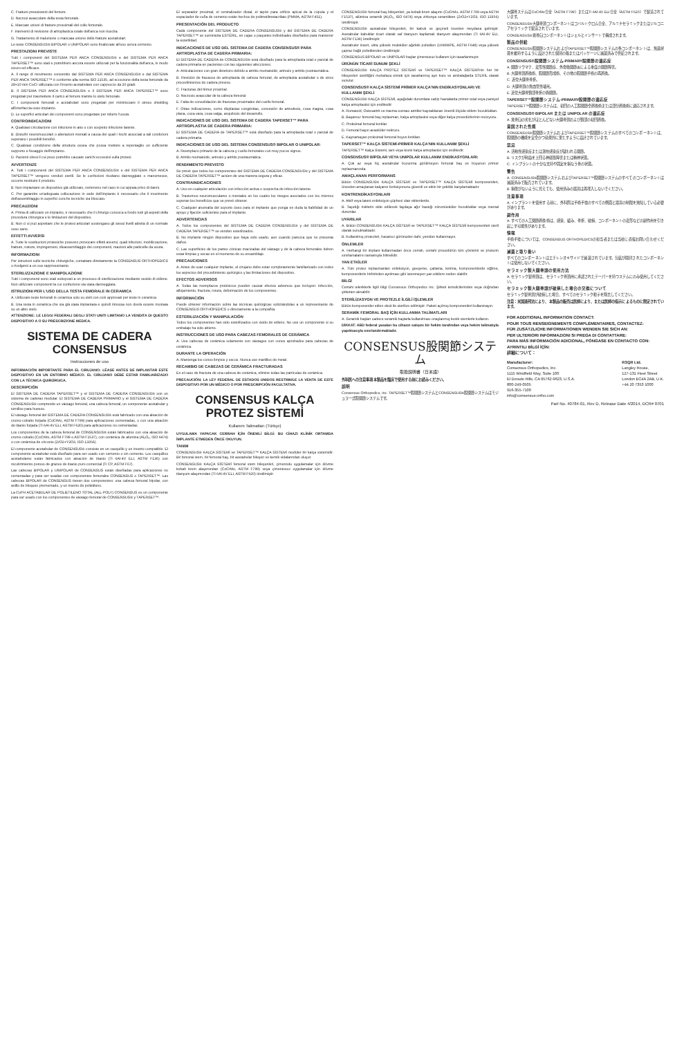C. Fratture preesistenti del femore.
D. Necrosi avascolare della testa femorale.
E. Mancate unioni di fratture prossimali del collo femorale.
F. Interventi di revisione di artroplastica totale dell'anca non riuscita.
G. Trattamento di malunione o mancata unione delle fratture acetabolari.
Le teste CONSENSUS® BIPOLAR o UNIPOLAR sono finalizzate all'uso senza cemento.
PRESTAZIONI PREVISTE
Tutti i componenti del SISTEMA PER ANCA CONSENSUS® e del SISTEMA PER ANCA TAPERSET™ sono stati e potrebbero ancora essere utilizzati per la funzionalità dell'anca, in modo sicuro ed efficace.
A. Il range di movimento consentito dal SISTEMA PER ANCA CONSENSUS® e dal SISTEMA PER ANCA TAPERSET™ è conforme alla norma ISO 21535, ad eccezione della testa femorale da 28+10 mm CoCr utilizzata con l'inserto acetabolare con cappuccio da 20 gradi.
B. Il SISTEMA PER ANCA CONSENSUS® e il SISTEMA PER ANCA TAPERSET™ sono progettati per trasmettere il carico al femore tramite lo stelo femorale.
C. I componenti femorali e acetabolari sono progettati per minimizzare il stress shielding all'interfaccia osso-impianto.
D. Le superfici articolari dei componenti sono progettate per ridurre l'usura.
CONTROINDICAZIONI
A. Qualsiasi circolazione con infezione in atto o con sospetto infezione latente.
B. Disturbi neuromuscolari o alterazioni mentali a causa dei quali i rischi associati a tali condizioni superano i possibili benefici.
C. Qualsiasi condizione della struttura ossea che possa mettere a repentaglio un sufficiente supporto e fissaggio dell'impianto.
D. Pazienti obesi il cui peso potrebbe causare carichi eccessivi sulla protesi.
AVVERTENZE
A. Tutti i componenti del SISTEMA PER ANCA CONSENSUS® e del SISTEMA PER ANCA TAPERSET™ vengono venduti sterili. Se le confezioni risultano danneggiate o manomesse, occorre restituire il prodotto.
B. Non impiantare un dispositivo già utilizzato, nemmeno nel caso in cui appaia privo di danni.
C. Per garantire un'adeguata collocazione in sede dell'impianto è necessario che il movimento dell'assemblaggio in superfici conche tecniche sia bloccato.
PRECAUZIONI
A. Prima di utilizzare un impianto, è necessario che il chirurgo conosca a fondo tutti gli aspetti della procedura chirurgica e le limitazioni del dispositivo.
B. Non ci si può aspettare che le protesi articolari sostengano gli stessi livelli attività di un normale osso sano.
EFFETTI AVVERSI
A. Tutte le sostituzioni protesiche possono provocare effetti avversi, quali infezioni, mobilizzazione, fratture, rotture, impingement, disassemblaggio dei componenti, reazioni alle particelle da usura.
INFORMAZIONI
Per istruzioni sulle tecniche chirurgiche, contattare direttamente la CONSENSUS ORTHOPEDICS o rivolgersi a un suo rappresentante.
STERILIZZAZIONE E MANIPOLAZIONE
Tutti i componenti sono stati sottoposti a un processo di sterilizzazione mediante ossido di etilene. Non utilizzare componenti la cui confezione sia stata danneggiata.
ISTRUZIONI PER L'USO DELLA TESTA FEMORALE IN CERAMICA
A. Utilizzare teste femorali in ceramica solo su steli con coni approvati per teste in ceramica.
B. Una testa in ceramica che sia già stata impiantata e quindi rimossa non dovrà essere montata su un altro stelo.
ATTENZIONE: LE LEGGI FEDERALI DEGLI STATI UNITI LIMITANO LA VENDITA DI QUESTO DISPOSITIVO A O SU PRESCRIZIONE MEDICA.
SISTEMA DE CADERA CONSENSUS
Instrucciones de uso
INFORMACIÓN IMPORTANTE PARA EL CIRUJANO: LÉASE ANTES DE IMPLANTAR ESTE DISPOSITIVO EN UN ENTORNO MÉDICO. EL CIRUJANO DEBE ESTAR FAMILIARIZADO CON LA TÉCNICA QUIRÚRGICA.
DESCRIPCIÓN
El SISTEMA DE CADERA TAPERSET™ y el SISTEMA DE CADERA CONSENSUS® son un sistema de caderas modular. El SISTEMA DE CADERA PRIMARIO y el SISTEMA DE CADERA CONSENSUS® comprende un vástago femoral, una cabeza femoral, un componente acetabular y tornillos para huesos.
El vástago femoral del SISTEMA DE CADERA CONSENSUS® está fabricado con una aleación de cromo-cobalto forjada (CoCrMo, ASTM F799) para aplicaciones cementadas, o con una aleación de titanio forjada (Ti 6Al-4V ELI, ASTM F620) para aplicaciones no cementadas.
Los componentes de la cabeza femoral de CONSENSUS® están fabricados con una aleación de cromo-cobalto (CoCrMo, ASTM F799 o ASTM F1537), con cerámica de alúmina (Al₂O₃, ISO 6474) o con cerámica de circonio (ZrO2+Y2O3, ISO 13356).
El componente acetabular de CONSENSUS® consiste en un casquillo y un inserto compatible. El componente acetabular está diseñado para ser usado con cemento o sin cemento. Los casquillos acetabulares están fabricados con aleación de titanio (Ti 6Al-4V ELI, ASTM F136) con recubrimiento poroso de granos de titanio puro comercial (Ti CP, ASTM F67).
Las cabezas BIPOLAR y UNIPOLAR de CONSENSUS están diseñadas para aplicaciones no cementadas y para ser usadas con componentes femorales CONSENSUS o TAPERSET™. Las cabezas BIPOLAR de CONSENSUS tienen dos componentes: una cabeza femoral bipolar, con anillo de bloqueo premontado, y un inserto de polietileno.
La CoPH ACETABULAR DE POLIETILENO TOTAL (ALL-POLY) CONSENSUS es un componente para ser usado con los componentes de vástago femoral de CONSENSUS® y TAPERSET™.
El separador proximal, el centralizador distal, el tapón para orificio apical de la cúpula y el espaciador de cuña de cemento están hechos de polimetilmetacrilato (PMMA, ASTM F451).
PRESENTACIÓN DEL PRODUCTO
Cada componente del SISTEMA DE CADERA CONSENSUS® y del SISTEMA DE CADERA TAPERSET™ se suministra ESTÉRIL, en cajas o paquetes individuales diseñados para mantener la esterilidad.
INDICACIONES DE USO DEL SISTEMA DE CADERA CONSENSUS® PARA ARTROPLASTIA DE CADERA PRIMARIA:
El SISTEMA DE CADERA de CONSENSUS® está diseñado para la artroplastia total o parcial de cadera primaria en pacientes con las siguientes afecciones:
A. Articulaciones con gran deterioro debido a artritis reumatoide, artrosis y artritis postraumática.
B. Revisión de fracasos de artroplastia de cabeza femoral, de artroplastia acetabular o de otros procedimientos de cadera previos.
C. Fracturas del fémur proximal.
D. Necrosis avascular de la cabeza femoral.
E. Falta de consolidación de fracturas proximales del cuello femoral.
F. Otras indicaciones, como displasias congénitas, convexión de artrodesis, coxa magna, coxa plana, coxa vara, coxa valga, anquilosis del desarrollo.
INDICACIONES DE USO DEL SISTEMA DE CADERA TAPERSET™ PARA ARTROPLASTIA DE CADERA PRIMARIA:
El SISTEMA DE CADERA de TAPERSET™ está diseñado para la artroplastia total o parcial de cadera primaria.
INDICACIONES DE USO DEL SISTEMA CONSENSUS® BIPOLAR O UNIPOLAR:
A. Reemplazo primario de la cabeza y cuello femorales con muy pocos signos.
B. Artritis reumatoide, artrosis y artritis postraumática.
RENDIMIENTO PREVISTO
Se prevé que todos los componentes del SISTEMA DE CADERA CONSENSUS® y del SISTEMA DE CADERA TAPERSET™ actúen de una manera segura y eficaz.
CONTRAINDICACIONES
A. Uso en cualquier articulación con infección activa o sospecha de infección latente.
B. Trastornos neuromusculares o mentales en los cuales los riesgos asociados con los mismos superan los beneficios que se prevé obtener.
C. Cualquier anomalía del soporte óseo para el implante que ponga en duda la fiabilidad de un apoyo y fijación suficientes para el implante.
ADVERTENCIAS
A. Todos los componentes del SISTEMA DE CADERA CONSENSUS® y del SISTEMA DE CADERA TAPERSET™ se venden esterilizados.
B. No implante ningún dispositivo que haya sido usado, aun cuando parezca que no presenta daños.
C. Las superficies de los partes cónicas macizadas del vástago y de la cabeza femorales deben estar limpias y secas en el momento de su ensamblaje.
PRECAUCIONES
A. Antes de usar cualquier implante, el cirujano debe estar completamente familiarizado con todos los aspectos del procedimiento quirúrgico y las limitaciones del dispositivo.
EFECTOS ADVERSOS
A. Todas las reemplazos protésicos pueden causar efectos adversos que incluyen: infección, aflojamiento, fractura, rotura, deformación de los componentes.
INFORMACIÓN
Puede obtener información sobre las técnicas quirúrgicas solicitándolas a un representante de CONSENSUS ORTHOPEDICS o directamente a la compañía.
ESTERILIZACIÓN Y MANIPULACIÓN
Todos los componentes han sido esterilizados con óxido de etileno. No use un componente si su embalaje ha sido abierto.
INSTRUCCIONES DE USO PARA CABEZAS FEMORALES DE CERÁMICA
A. Use cabezas de cerámica solamente con vástagos con conos aprobados para cabezas de cerámica.
DURANTE LA OPERACIÓN
A. Mantenga los conos limpios y secos. Nunca use martillos de metal.
RECAMBIO DE CABEZAS DE CERÁMICA FRACTURADAS
En el caso de fractura de una cabeza de cerámica, elimine todas las partículas de cerámica.
PRECAUCIÓN: LA LEY FEDERAL DE ESTADOS UNIDOS RESTRINGE LA VENTA DE ESTE DISPOSITIVO POR UN MÉDICO O POR PRESCRIPCIÓN FACULTATIVA.
CONSENSUS KALÇA PROTEZ SİSTEMİ
Kullanım Talimatları (Türkçe)
UYGULAMA YAPACAK CERRAH İÇİN ÖNEMLİ BİLGİ: BU CİHAZI KLİNİK ORTAMDA İMPLANTE ETMEDEN ÖNCE OKUYUN.
TANIM
CONSENSUS® KALÇA SİSTEMİ ve TAPERSET™ KALÇA SİSTEMİ modüler bir kalça sistemidir. Bir femoral stem, bir femoral baş, bir asetabular bileşen ve kemik vidalarından oluşur.
CONSENSUS® KALÇA SİSTEMİ femoral stem bileşenleri, çimentolu uygulamalar için dövme kobalt krom alaşımından (CoCrMo, ASTM F799) veya çimentosuz uygulamalar için dövme titanyum alaşımından (Ti 6Al-4V ELI, ASTM F620) üretilmiştir.
CONSENSUS® femoral baş bileşenleri, ya kobalt krom alaşımı (CoCrMo, ASTM F799 veya ASTM F1537), alümina seramik (Al₂O₃, ISO 6474) veya zirkonya seramikten (ZrO2+Y2O3, ISO 13356) üretilmiştir.
CONSENSUS® asetabular bileşenleri, bir kabuk ve geçmeli inserten meydana gelmiştir. Asetabular kabuklar ticari olarak saf titanyum kaplamalı titanyum alaşımından (Ti 6Al-4V ELI, ASTM F136) üretilmiştir.
Asetabuler insert, ultra yüksek moleküler ağırlıklı polietilen (UHMWPE, ASTM F648) veya yüksek çapraz bağlı polietilenden üretilmiştir.
CONSENSUS BİPOLAR ve UNIPOLAR başlar çimentosuz kullanım için tasarlanmıştır.
ÜRÜNÜN TİCARİ SUNUM ŞEKLİ
CONSENSUS® KALÇA PROTEZ SİSTEMİ ve TAPERSET™ KALÇA SİSTEMİ'nin her bir bileşenleri sterilliğini muhafaza etmek için tasarlanmış ayrı kutu ve ambalajlarda STERİL olarak sunulur.
CONSENSUS® KALÇA SİSTEMİ PRİMER KALÇA'NIN ENDİKASYONLARI VE KULLANIM ŞEKLİ
CONSENSUS® KALÇA SİSTEMİ, aşağıdaki durumlara sahip hastalarda primer total veya parsiyel kalça artroplastisi için endikedir:
A. Romatoid, Osteoartrit ve travma sonrası artritler kaynaklanan önemli ölçüde eklem bozuklukları.
B. Başarısız femoral baş replasman, kalça artroplastisi veya diğer kalça prosedürlerinin revizyonu.
C. Proksimal femoral kırıklar.
D. Femoral başın avasküler nekrozu.
E. Kaynamayan proksimal femoral boyun kırıkları.
TAPERSET™ KALÇA SİSTEMİ-PRİMER KALÇA'NIN KULLANIM ŞEKLİ
TAPERSET™ Kalça Sistemi, tam veya kısmi kalça artroplastisi için endikedir.
CONSENSUS® BİPOLAR VEYA UNIPOLAR KULLANIM ENDİKASYONLARI:
A. Çok az veya hiç asetabular bozunma görülmeyen femoral baş ve boyunun primer replasmanında.
AMAÇLANAN PERFORMANS
Bütün CONSENSUS® KALÇA SİSTEMİ ve TAPERSET™ KALÇA SİSTEMİ komponentleri, önceden amaçlanan kalçanın fonksiyonunu güvenli ve etkin bir şekilde karşılamaktadır.
KONTRENDİKASYONLARI
A. Aktif veya latent enfeksiyon şüphesi olan eklemlerde.
B. Taşıdığı risklerin elde edilecek faydaya ağır bastığı nöromüsküler bozukluklar veya mental durumlar.
UYARILAR
A. Bütün CONSENSUS® KALÇA SİSTEMİ ve TAPERSET™ KALÇA SİSTEMİ komponentleri steril olarak sunulmaktadır.
B. Kullanılmış protezleri, hasarsız görünseler dahi, yeniden kullanmayın.
ÖNLEMLER
A. Herhangi bir implant kullanmadan önce cerrah, cerrahi prosedürün tüm yönlerini ve protezin sınırlamalarını tamamıyla bilmelidir.
YAN ETKİLER
A. Tüm protez replasmanları enfeksiyon, gevşeme, çatlama, kırılma, komponentlerde eğilme, komponentlerin birbirinden ayrılması gibi istenmeyen yan etkilere neden olabilir.
BİLGİ
Cerrahi tekniklerle ilgili bilgi Consensus Orthopedics Inc. Şirketi temsilcilerinden veya doğrudan şirketten alınabilir.
STERİLİZASYON VE PROTEZLE İLGİLİ İŞLEMLER
Bütün komponentler etilen oksit ile sterilize edilmiştir. Paketi açılmış komponentleri kullanmayın.
SERAMİK FEMORAL BAŞ İÇİN KULLANMA TALİMATLARI
A. Seramik başları sadece seramik başlarla kullanılması onaylanmış konik stemlerle kullanın.
DİKKAT: ABD federal yasaları bu cihazın satışını bir hekim tarafından veya hekim talimatıyla yapılmasıyla sınırlandırmaktadır.
CONSENSUS股関節システム
取扱説明書（日本語）
外科医への注意事項 本製品を臨床で使用する前にお読みください。
説明
Consensus Orthopedics, Inc. TAPERSET™股関節システムとCONSENSUS®股関節システムはモジュラー式股関節システムです。
大腿骨ステムはCoCrMo合金（ASTM F799）またはTi 6Al-4V ELI合金（ASTM F620）で製造されています。
CONSENSUS®大腿骨頭コンポーネントはコバルトクロム合金、アルミナセラミックまたはジルコニアセラミックで製造されています。
CONSENSUS®寛骨臼コンポーネントはシェルとインサートで構成されます。
製品の供給
CONSENSUS®股関節システムおよびTAPERSET™股関節システムの各コンポーネントは、無菌状態を維持するように設計された個別の箱またはパッケージに滅菌済みで供給されます。
CONSENSUS®股関節システム-PRIMARY股関節の適応症
A. 関節リウマチ、変形性関節症、外傷後関節炎による重度の関節障害。
B. 大腿骨頭置換術、股関節形成術、その他の股関節手術の再置換。
C. 近位大腿骨骨折。
D. 大腿骨頭の無血管性壊死。
E. 近位大腿骨頸部骨折の偽関節。
TAPERSET™股関節システム-PRIMARY股関節の適応症
TAPERSET™股関節システムは、初回の人工股関節全置換術または部分置換術に適応されます。
CONSENSUS® BIPOLAR または UNIPOLAR の適応症
A. 寛骨臼の劣化がほとんどない大腿骨頭および頸部の初回置換。
意図された性能
CONSENSUS®股関節システムおよびTAPERSET™股関節システムのすべてのコンポーネントは、股関節の機能を安全かつ効果的に果たすように設計されています。
禁忌
A. 活動性感染症または潜在感染症が疑われる関節。
B. リスクが利益を上回る神経筋障害または精神状態。
C. インプラントの十分な支持や固定を損なう骨の状態。
警告
A. CONSENSUS®股関節システムおよびTAPERSET™股関節システムのすべてのコンポーネントは滅菌済みで販売されています。
B. 損傷がないように見えても、使用済みの器具は再埋入しないでください。
注意事項
A. インプラントを使用する前に、外科医は手術手技のすべての側面と器具の制限を熟知している必要があります。
副作用
A. すべての人工関節置換術は、感染、緩み、骨折、破損、コンポーネントの変形などの副作用を引き起こす可能性があります。
情報
手術手技については、CONSENSUS ORTHOPEDICSの担当者または当社に直接お問い合わせください。
滅菌と取り扱い
すべてのコンポーネントはエチレンオキサイドで滅菌されています。包装が開封されたコンポーネントは使用しないでください。
セラミック製大腿骨頭の使用方法
A. セラミック製骨頭は、セラミック骨頭用に承認されたテーパーを持つステムにのみ使用してください。
セラミック製大腿骨頭が破損した場合の交換について
セラミック製骨頭が破損した場合、すべてのセラミック粒子を除去してください。
注意：米国連邦法により、本製品の販売は医師により、または医師の指示によるものに限定されています。
FOR ADDITIONAL INFORMATION CONTACT:
POUR TOUS RENSEIGNEMENTS COMPLÉMENTAIRES, CONTACTEZ:
FÜR ZUSÄTZLICHE INFORMATIONEN WENDEN SIE SICH AN:
PER ULTERIORI INFORMAZIONI SI PREGA DI CONTATTARE:
PARA MÁS INFORMACIÓN ADICIONAL, PÓNGASE EN CONTACTO CON:
AYRINTILI BİLGİ İÇİN:
詳細について：
Manufacturer:
Consensus Orthopedics, Inc.
1115 Windfield Way, Suite 100
El Dorado Hills, CA 95762-9623, U.S.A.
800-249-0505
916-355-7100
info@consensus-ortho.com
RSQR Ltd.
Langley House,
127-131 Fleet Street
London EC4A 2AB, U.K.
+44 20 7353 1000
Part No. 40784-01, Rev D, Release Date 4/2014, DCR# 0701